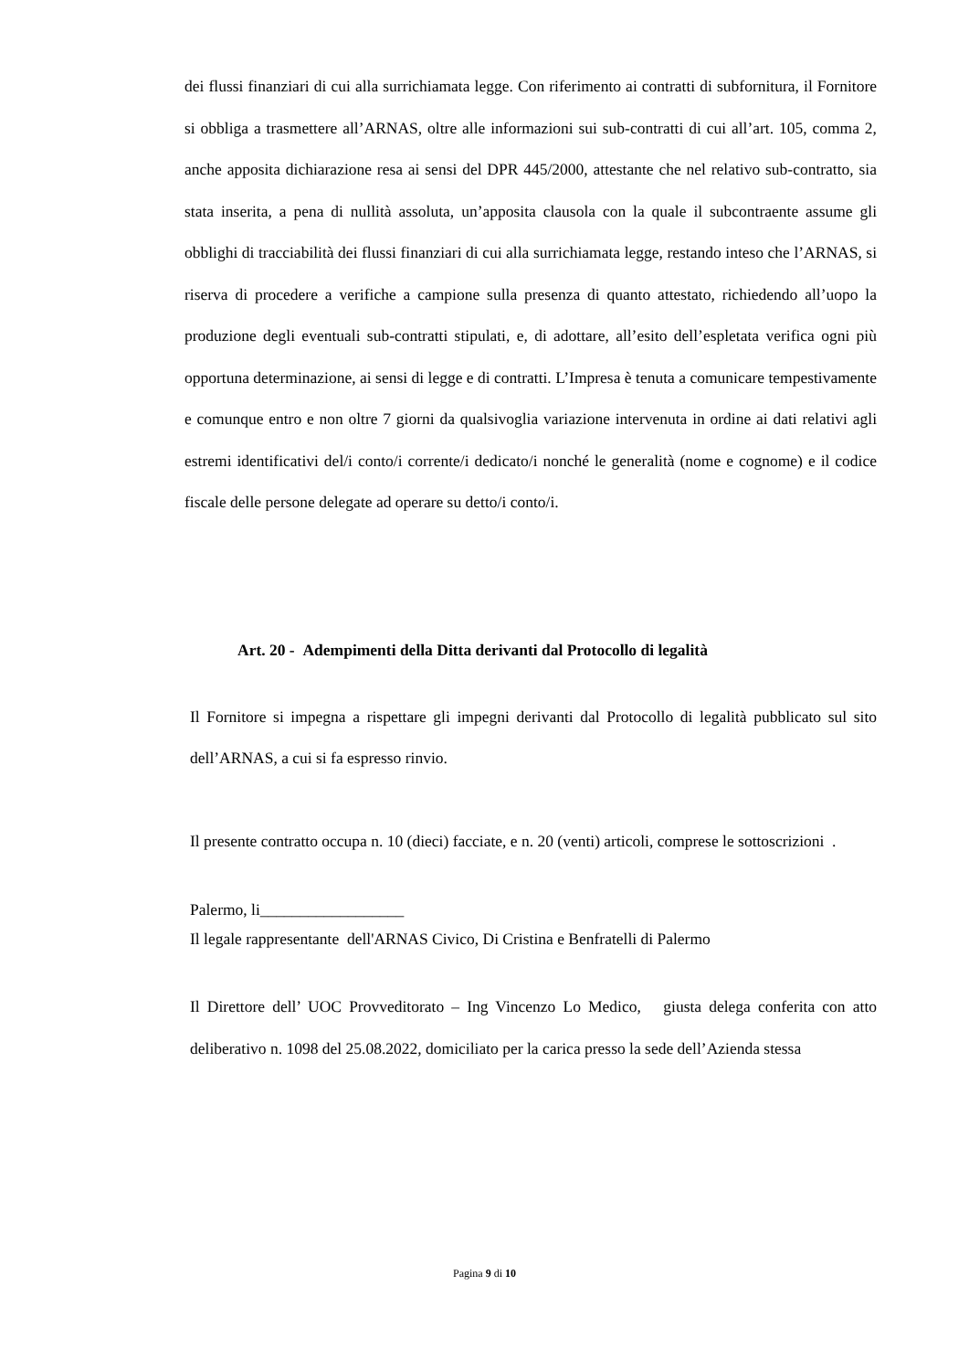dei flussi finanziari di cui alla surrichiamata legge. Con riferimento ai contratti di subfornitura, il Fornitore si obbliga a trasmettere all’ARNAS, oltre alle informazioni sui sub-contratti di cui all’art. 105, comma 2, anche apposita dichiarazione resa ai sensi del DPR 445/2000, attestante che nel relativo sub-contratto, sia stata inserita, a pena di nullità assoluta, un’apposita clausola con la quale il subcontraente assume gli obblighi di tracciabilità dei flussi finanziari di cui alla surrichiamata legge, restando inteso che l’ARNAS, si riserva di procedere a verifiche a campione sulla presenza di quanto attestato, richiedendo all’uopo la produzione degli eventuali sub-contratti stipulati, e, di adottare, all’esito dell’espletata verifica ogni più opportuna determinazione, ai sensi di legge e di contratti. L’Impresa è tenuta a comunicare tempestivamente e comunque entro e non oltre 7 giorni da qualsivoglia variazione intervenuta in ordine ai dati relativi agli estremi identificativi del/i conto/i corrente/i dedicato/i nonché le generalità (nome e cognome) e il codice fiscale delle persone delegate ad operare su detto/i conto/i.
Art. 20 - Adempimenti della Ditta derivanti dal Protocollo di legalità
Il Fornitore si impegna a rispettare gli impegni derivanti dal Protocollo di legalità pubblicato sul sito dell’ARNAS, a cui si fa espresso rinvio.
Il presente contratto occupa n. 10 (dieci) facciate, e n. 20 (venti) articoli, comprese le sottoscrizioni .
Palermo, li__________________
Il legale rappresentante dell'ARNAS Civico, Di Cristina e Benfratelli di Palermo
Il Direttore dell’ UOC Provveditorato – Ing Vincenzo Lo Medico, giusta delega conferita con atto deliberativo n. 1098 del 25.08.2022, domiciliato per la carica presso la sede dell’Azienda stessa
Pagina 9 di 10